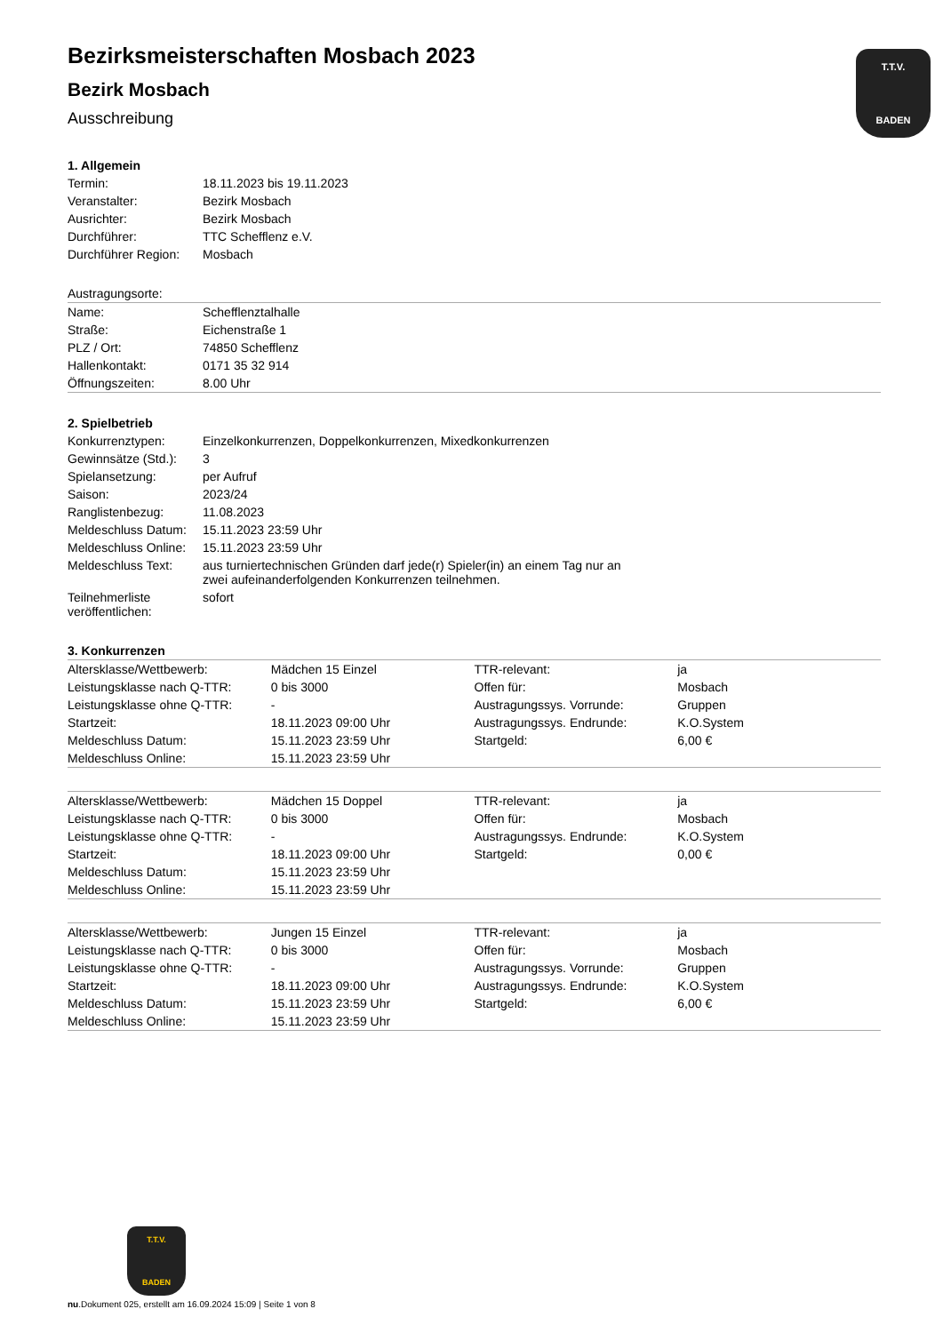T.T.V.
BADEN
Bezirksmeisterschaften Mosbach 2023
Bezirk Mosbach
Ausschreibung
1. Allgemein
| Termin: | 18.11.2023 bis 19.11.2023 |
| Veranstalter: | Bezirk Mosbach |
| Ausrichter: | Bezirk Mosbach |
| Durchführer: | TTC Schefflenz e.V. |
| Durchführer Region: | Mosbach |
Austragungsorte:
| Name: | Schefflenztalhalle |
| Straße: | Eichenstraße 1 |
| PLZ / Ort: | 74850 Schefflenz |
| Hallenkontakt: | 0171 35 32 914 |
| Öffnungszeiten: | 8.00 Uhr |
2. Spielbetrieb
| Konkurrenztypen: | Einzelkonkurrenzen, Doppelkonkurrenzen, Mixedkonkurrenzen |
| Gewinnsätze (Std.): | 3 |
| Spielansetzung: | per Aufruf |
| Saison: | 2023/24 |
| Ranglistenbezug: | 11.08.2023 |
| Meldeschluss Datum: | 15.11.2023 23:59 Uhr |
| Meldeschluss Online: | 15.11.2023 23:59 Uhr |
| Meldeschluss Text: | aus turniertechnischen Gründen darf jede(r) Spieler(in) an einem Tag nur an zwei aufeinanderfolgenden Konkurrenzen teilnehmen. |
| Teilnehmerliste veröffentlichen: | sofort |
3. Konkurrenzen
| Altersklasse/Wettbewerb: | Mädchen 15 Einzel | TTR-relevant: | ja |
| Leistungsklasse nach Q-TTR: | 0 bis 3000 | Offen für: | Mosbach |
| Leistungsklasse ohne Q-TTR: | - | Austragungssys. Vorrunde: | Gruppen |
| Startzeit: | 18.11.2023 09:00 Uhr | Austragungssys. Endrunde: | K.O.System |
| Meldeschluss Datum: | 15.11.2023 23:59 Uhr | Startgeld: | 6,00 € |
| Meldeschluss Online: | 15.11.2023 23:59 Uhr | | |
| Altersklasse/Wettbewerb: | Mädchen 15 Doppel | TTR-relevant: | ja |
| Leistungsklasse nach Q-TTR: | 0 bis 3000 | Offen für: | Mosbach |
| Leistungsklasse ohne Q-TTR: | - | Austragungssys. Endrunde: | K.O.System |
| Startzeit: | 18.11.2023 09:00 Uhr | Startgeld: | 0,00 € |
| Meldeschluss Datum: | 15.11.2023 23:59 Uhr | | |
| Meldeschluss Online: | 15.11.2023 23:59 Uhr | | |
| Altersklasse/Wettbewerb: | Jungen 15 Einzel | TTR-relevant: | ja |
| Leistungsklasse nach Q-TTR: | 0 bis 3000 | Offen für: | Mosbach |
| Leistungsklasse ohne Q-TTR: | - | Austragungssys. Vorrunde: | Gruppen |
| Startzeit: | 18.11.2023 09:00 Uhr | Austragungssys. Endrunde: | K.O.System |
| Meldeschluss Datum: | 15.11.2023 23:59 Uhr | Startgeld: | 6,00 € |
| Meldeschluss Online: | 15.11.2023 23:59 Uhr | | |
T.T.V.
BADEN
nu.Dokument 025, erstellt am 16.09.2024 15:09 | Seite 1 von 8